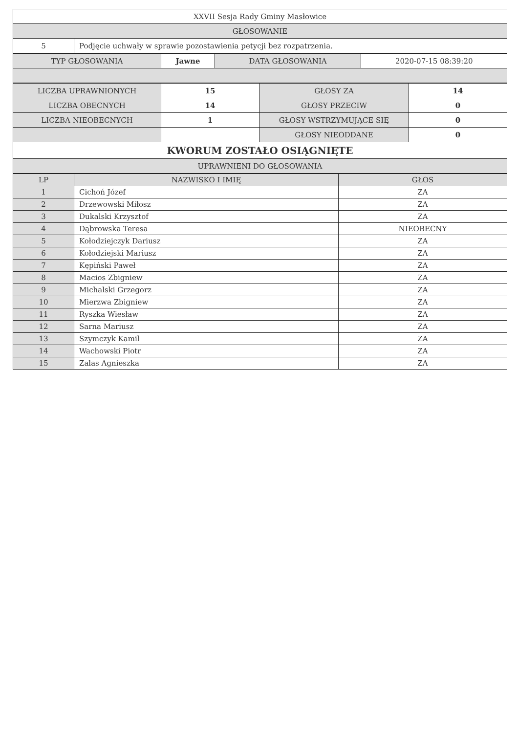| XXVII Sesja Rady Gminy Masłowice | |
| GŁOSOWANIE | |
| 5 | Podjęcie uchwały w sprawie pozostawienia petycji bez rozpatrzenia. |
| TYP GŁOSOWANIA | Jawne | DATA GŁOSOWANIA | 2020-07-15 08:39:20 |
| LICZBA UPRAWNIONYCH | 15 | GŁOSY ZA | 14 |
| LICZBA OBECNYCH | 14 | GŁOSY PRZECIW | 0 |
| LICZBA NIEOBECNYCH | 1 | GŁOSY WSTRZYMUJĄCE SIĘ | 0 |
| | | GŁOSY NIEODDANE | 0 |
| KWORUM ZOSTAŁO OSIĄGNIĘTE | | | |
| UPRAWNIENI DO GŁOSOWANIA | | | |
| LP | NAZWISKO I IMIĘ | GŁOS |
| --- | --- | --- |
| 1 | Cichoń Józef | ZA |
| 2 | Drzewowski Miłosz | ZA |
| 3 | Dukalski Krzysztof | ZA |
| 4 | Dąbrowska Teresa | NIEOBECNY |
| 5 | Kołodziejczyk Dariusz | ZA |
| 6 | Kołodziejski Mariusz | ZA |
| 7 | Kępiński Paweł | ZA |
| 8 | Macios Zbigniew | ZA |
| 9 | Michalski Grzegorz | ZA |
| 10 | Mierzwa Zbigniew | ZA |
| 11 | Ryszka Wiesław | ZA |
| 12 | Sarna Mariusz | ZA |
| 13 | Szymczyk Kamil | ZA |
| 14 | Wachowski Piotr | ZA |
| 15 | Zalas Agnieszka | ZA |